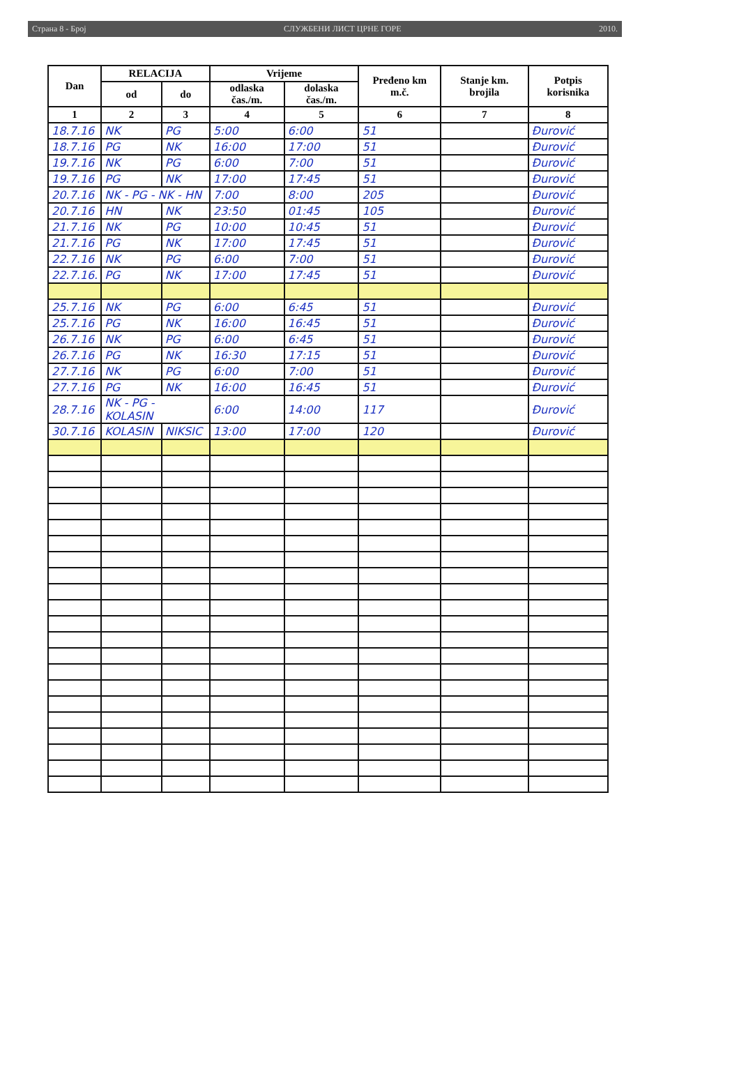Страна 8 - Број СЛУЖБЕНИ ЛИСТ ЦРНЕ ГОРЕ 2010.
| Dan | RELACIJA | | Vrijeme | | Pređeno km m.č. | Stanje km. brojila | Potpis korisnika |
| --- | --- | --- | --- | --- | --- | --- | --- |
| | od | do | odlaska čas./m. | dolaska čas./m. | | | |
| 1 | 2 | 3 | 4 | 5 | 6 | 7 | 8 |
| 18.7.16 | NK | PG | 5:00 | 6:00 | 51 | | Đurović |
| 18.7.16 | PG | NK | 16:00 | 17:00 | 51 | | Đurović |
| 19.7.16 | NK | PG | 6:00 | 7:00 | 51 | | Đurović |
| 19.7.16 | PG | NK | 17:00 | 17:45 | 51 | | Đurović |
| 20.7.16 | NK - PG - NK - HN | | 7:00 | 8:00 | 205 | | Đurović |
| 20.7.16 | HN | NK | 23:50 | 01:45 | 105 | | Đurović |
| 21.7.16 | NK | PG | 10:00 | 10:45 | 51 | | Đurović |
| 21.7.16 | PG | NK | 17:00 | 17:45 | 51 | | Đurović |
| 22.7.16 | NK | PG | 6:00 | 7:00 | 51 | | Đurović |
| 22.7.16. | PG | NK | 17:00 | 17:45 | 51 | | Đurović |
| 25.7.16 | NK | PG | 6:00 | 6:45 | 51 | | Đurović |
| 25.7.16 | PG | NK | 16:00 | 16:45 | 51 | | Đurović |
| 26.7.16 | NK | PG | 6:00 | 6:45 | 51 | | Đurović |
| 26.7.16 | PG | NK | 16:30 | 17:15 | 51 | | Đurović |
| 27.7.16 | NK | PG | 6:00 | 7:00 | 51 | | Đurović |
| 27.7.16 | PG | NK | 16:00 | 16:45 | 51 | | Đurović |
| 28.7.16 | NK - PG - KOLASIN | | 6:00 | 14:00 | 117 | | Đurović |
| 30.7.16 | KOLASIN | NIKSIC | 13:00 | 17:00 | 120 | | Đurović |